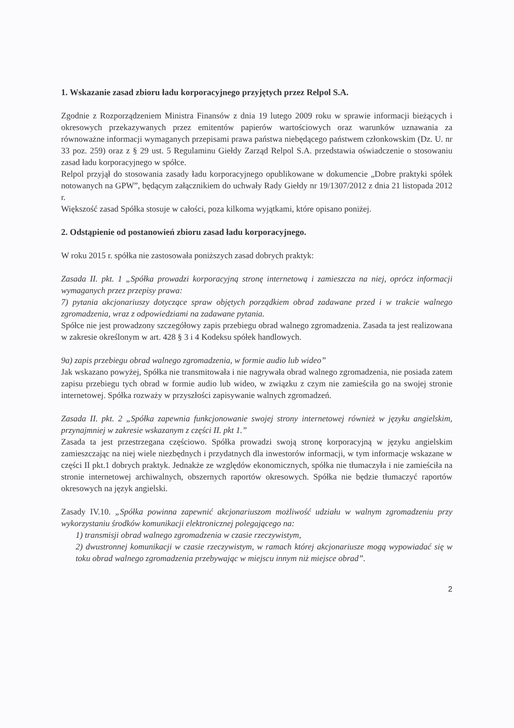1. Wskazanie zasad zbioru ładu korporacyjnego przyjętych przez Relpol S.A.
Zgodnie z Rozporządzeniem Ministra Finansów z dnia 19 lutego 2009 roku w sprawie informacji bieżących i okresowych przekazywanych przez emitentów papierów wartościowych oraz warunków uznawania za równoważne informacji wymaganych przepisami prawa państwa niebędącego państwem członkowskim (Dz. U. nr 33 poz. 259) oraz z § 29 ust. 5 Regulaminu Giełdy Zarząd Relpol S.A. przedstawia oświadczenie o stosowaniu zasad ładu korporacyjnego w spółce.
Relpol przyjął do stosowania zasady ładu korporacyjnego opublikowane w dokumencie „Dobre praktyki spółek notowanych na GPW”, będącym załącznikiem do uchwały Rady Giełdy nr 19/1307/2012 z dnia 21 listopada 2012 r.
Większość zasad Spółka stosuje w całości, poza kilkoma wyjątkami, które opisano poniżej.
2. Odstąpienie od postanowień zbioru zasad ładu korporacyjnego.
W roku 2015 r. spółka nie zastosowała poniższych zasad dobrych praktyk:
Zasada II. pkt. 1 „Spółka prowadzi korporacyjną stronę internetową i zamieszcza na niej, oprócz informacji wymaganych przez przepisy prawa:
7) pytania akcjonariuszy dotyczące spraw objętych porządkiem obrad zadawane przed i w trakcie walnego zgromadzenia, wraz z odpowiedziami na zadawane pytania.
Spółce nie jest prowadzony szczegółowy zapis przebiegu obrad walnego zgromadzenia. Zasada ta jest realizowana w zakresie określonym w art. 428 § 3 i 4 Kodeksu spółek handlowych.
9a) zapis przebiegu obrad walnego zgromadzenia, w formie audio lub wideo”
Jak wskazano powyżej, Spółka nie transmitowała i nie nagrywała obrad walnego zgromadzenia, nie posiada zatem zapisu przebiegu tych obrad w formie audio lub wideo, w związku z czym nie zamieściła go na swojej stronie internetowej. Spółka rozważy w przyszłości zapisywanie walnych zgromadzeń.
Zasada II. pkt. 2 „Spółka zapewnia funkcjonowanie swojej strony internetowej również w języku angielskim, przynajmniej w zakresie wskazanym z części II. pkt 1.”
Zasada ta jest przestrzegana częściowo. Spółka prowadzi swoją stronę korporacyjną w języku angielskim zamieszczając na niej wiele niezbędnych i przydatnych dla inwestorów informacji, w tym informacje wskazane w części II pkt.1 dobrych praktyk. Jednakże ze względów ekonomicznych, spółka nie tłumaczyła i nie zamieściła na stronie internetowej archiwalnych, obszernych raportów okresowych. Spółka nie będzie tłumaczyć raportów okresowych na język angielski.
Zasady IV.10. „Spółka powinna zapewnić akcjonariuszom możliwość udziału w walnym zgromadzeniu przy wykorzystaniu środków komunikacji elektronicznej polegającego na:
1) transmisji obrad walnego zgromadzenia w czasie rzeczywistym,
2) dwustronnej komunikacji w czasie rzeczywistym, w ramach której akcjonariusze mogą wypowiadać się w toku obrad walnego zgromadzenia przebywając w miejscu innym niż miejsce obrad”.
2